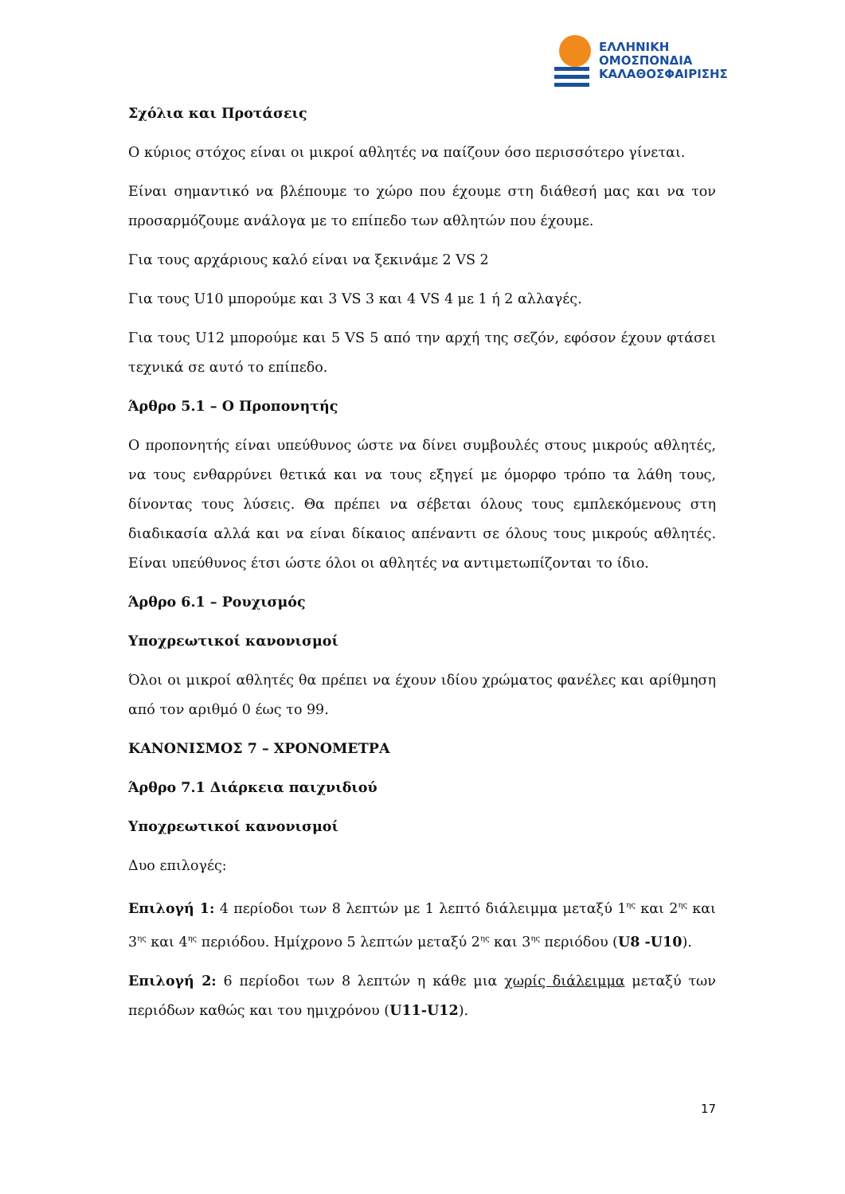ΕΛΛΗΝΙΚΗ
ΟΜΟΣΠΟΝΔΙΑ
ΚΑΛΑΘΟΣΦΑΙΡΙΣΗΣ
Σχόλια και Προτάσεις
Ο κύριος στόχος είναι οι μικροί αθλητές να παίζουν όσο περισσότερο γίνεται.
Είναι σημαντικό να βλέπουμε το χώρο που έχουμε στη διάθεσή μας και να τον προσαρμόζουμε ανάλογα με το επίπεδο των αθλητών που έχουμε.
Για τους αρχάριους καλό είναι να ξεκινάμε 2 VS 2
Για τους U10 μπορούμε και 3 VS 3 και 4 VS 4 με 1 ή 2 αλλαγές.
Για τους U12 μπορούμε και 5 VS 5 από την αρχή της σεζόν, εφόσον έχουν φτάσει τεχνικά σε αυτό το επίπεδο.
Άρθρο 5.1 – Ο Προπονητής
Ο προπονητής είναι υπεύθυνος ώστε να δίνει συμβουλές στους μικρούς αθλητές, να τους ενθαρρύνει θετικά και να τους εξηγεί με όμορφο τρόπο τα λάθη τους, δίνοντας τους λύσεις. Θα πρέπει να σέβεται όλους τους εμπλεκόμενους στη διαδικασία αλλά και να είναι δίκαιος απέναντι σε όλους τους μικρούς αθλητές. Είναι υπεύθυνος έτσι ώστε όλοι οι αθλητές να αντιμετωπίζονται το ίδιο.
Άρθρο 6.1 – Ρουχισμός
Υποχρεωτικοί κανονισμοί
Όλοι οι μικροί αθλητές θα πρέπει να έχουν ιδίου χρώματος φανέλες και αρίθμηση από τον αριθμό 0 έως το 99.
ΚΑΝΟΝΙΣΜΟΣ 7 – ΧΡΟΝΟΜΕΤΡΑ
Άρθρο 7.1 Διάρκεια παιχνιδιού
Υποχρεωτικοί κανονισμοί
Δυο επιλογές:
Επιλογή 1: 4 περίοδοι των 8 λεπτών με 1 λεπτό διάλειμμα μεταξύ 1<sup>ης</sup> και 2<sup>ης</sup> και 3<sup>ης</sup> και 4<sup>ης</sup> περιόδου. Ημίχρονο 5 λεπτών μεταξύ 2<sup>ης</sup> και 3<sup>ης</sup> περιόδου (U8 -U10).
Επιλογή 2: 6 περίοδοι των 8 λεπτών η κάθε μια χωρίς διάλειμμα μεταξύ των περιόδων καθώς και του ημιχρόνου (U11-U12).
17